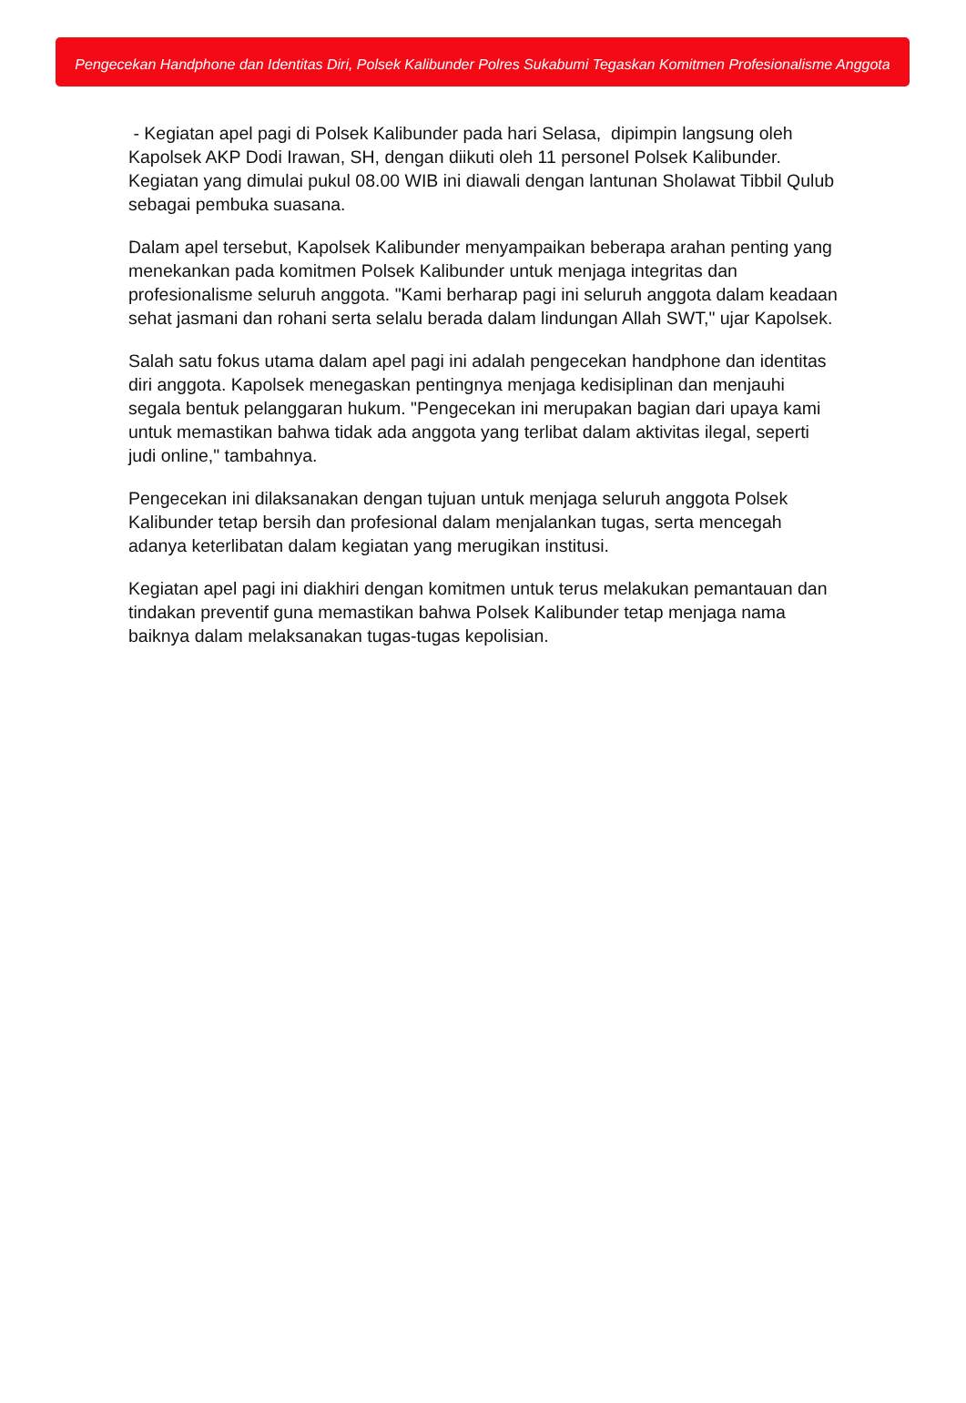Pengecekan Handphone dan Identitas Diri, Polsek Kalibunder Polres Sukabumi Tegaskan Komitmen Profesionalisme Anggota
- Kegiatan apel pagi di Polsek Kalibunder pada hari Selasa, dipimpin langsung oleh Kapolsek AKP Dodi Irawan, SH, dengan diikuti oleh 11 personel Polsek Kalibunder. Kegiatan yang dimulai pukul 08.00 WIB ini diawali dengan lantunan Sholawat Tibbil Qulub sebagai pembuka suasana.
Dalam apel tersebut, Kapolsek Kalibunder menyampaikan beberapa arahan penting yang menekankan pada komitmen Polsek Kalibunder untuk menjaga integritas dan profesionalisme seluruh anggota. "Kami berharap pagi ini seluruh anggota dalam keadaan sehat jasmani dan rohani serta selalu berada dalam lindungan Allah SWT," ujar Kapolsek.
Salah satu fokus utama dalam apel pagi ini adalah pengecekan handphone dan identitas diri anggota. Kapolsek menegaskan pentingnya menjaga kedisiplinan dan menjauhi segala bentuk pelanggaran hukum. "Pengecekan ini merupakan bagian dari upaya kami untuk memastikan bahwa tidak ada anggota yang terlibat dalam aktivitas ilegal, seperti judi online," tambahnya.
Pengecekan ini dilaksanakan dengan tujuan untuk menjaga seluruh anggota Polsek Kalibunder tetap bersih dan profesional dalam menjalankan tugas, serta mencegah adanya keterlibatan dalam kegiatan yang merugikan institusi.
Kegiatan apel pagi ini diakhiri dengan komitmen untuk terus melakukan pemantauan dan tindakan preventif guna memastikan bahwa Polsek Kalibunder tetap menjaga nama baiknya dalam melaksanakan tugas-tugas kepolisian.